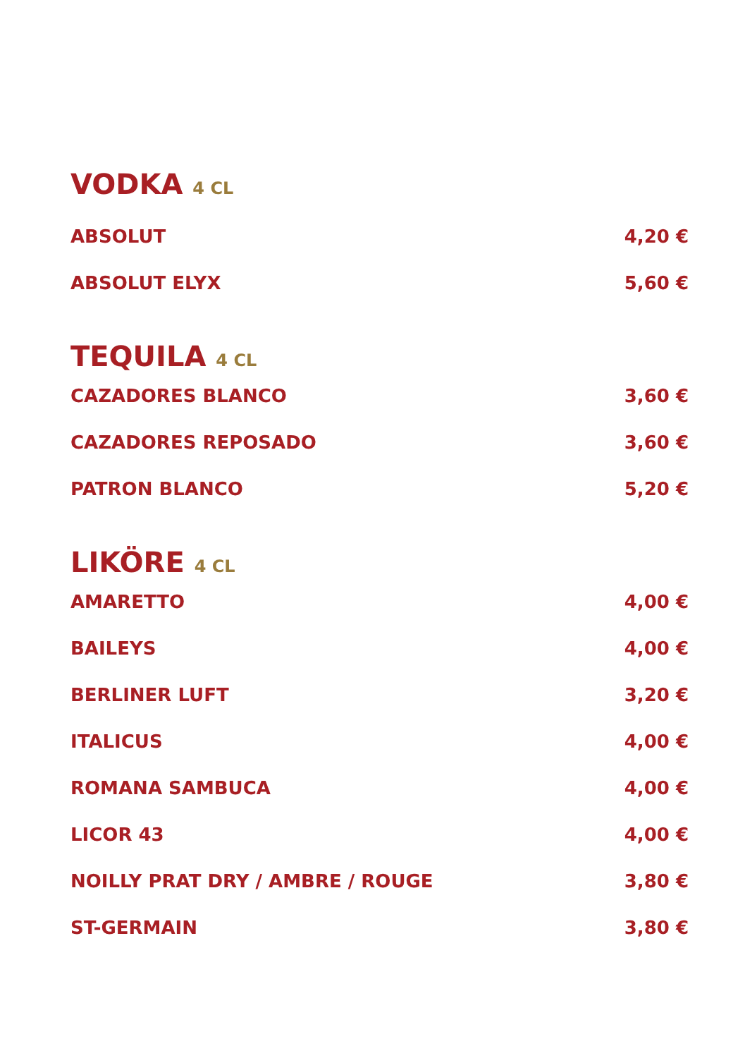VODKA 4 CL
ABSOLUT 4,20 €
ABSOLUT ELYX 5,60 €
TEQUILA 4 CL
CAZADORES BLANCO 3,60 €
CAZADORES REPOSADO 3,60 €
PATRON BLANCO 5,20 €
LIKÖRE 4 CL
AMARETTO 4,00 €
BAILEYS 4,00 €
BERLINER LUFT 3,20 €
ITALICUS 4,00 €
ROMANA SAMBUCA 4,00 €
LICOR 43 4,00 €
NOILLY PRAT DRY / AMBRE / ROUGE 3,80 €
ST-GERMAIN 3,80 €